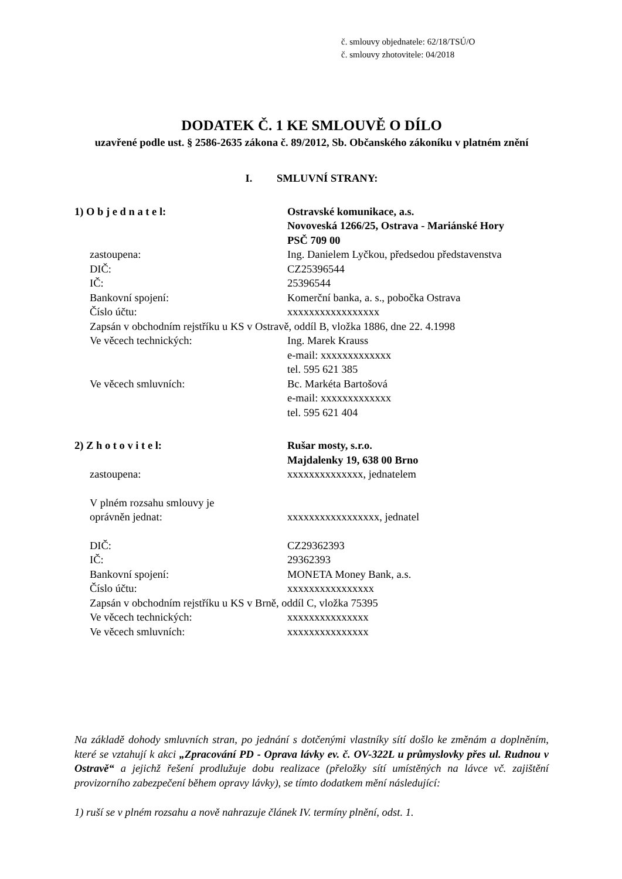č. smlouvy objednatele: 62/18/TSÚ/O
č. smlouvy zhotovitele: 04/2018
DODATEK Č. 1 KE SMLOUVĚ O DÍLO
uzavřené podle ust. § 2586-2635 zákona č. 89/2012, Sb. Občanského zákoníku v platném znění
I. SMLUVNÍ STRANY:
| 1) O b j e d n a t e l: | Ostravské komunikace, a.s. Novoveská 1266/25, Ostrava - Mariánské Hory PSČ 709 00 |
| zastoupena: | Ing. Danielem Lyčkou, předsedou představenstva |
| DIČ: | CZ25396544 |
| IČ: | 25396544 |
| Bankovní spojení: | Komerční banka, a. s., pobočka Ostrava |
| Číslo účtu: | xxxxxxxxxxxxxxxxx |
| Zapsán v obchodním rejstříku u KS v Ostravě, oddíl B, vložka 1886, dne 22. 4.1998 | |
| Ve věcech technických: | Ing. Marek Krauss e-mail: xxxxxxxxxxxxx tel. 595 621 385 |
| Ve věcech smluvních: | Bc. Markéta Bartošová e-mail: xxxxxxxxxxxxx tel. 595 621 404 |
| 2) Z h o t o v i t e l: | Rušar mosty, s.r.o. Majdalenky 19, 638 00 Brno |
| zastoupena: | xxxxxxxxxxxxxx, jednatelem |
| V plném rozsahu smlouvy je oprávněn jednat: | xxxxxxxxxxxxxxxxx, jednatel |
| DIČ: | CZ29362393 |
| IČ: | 29362393 |
| Bankovní spojení: | MONETA Money Bank, a.s. |
| Číslo účtu: | xxxxxxxxxxxxxxxx |
| Zapsán v obchodním rejstříku u KS v Brně, oddíl C, vložka 75395 | |
| Ve věcech technických: | xxxxxxxxxxxxxxx |
| Ve věcech smluvních: | xxxxxxxxxxxxxxx |
Na základě dohody smluvních stran, po jednání s dotčenými vlastníky sítí došlo ke změnám a doplněním, které se vztahují k akci „Zpracování PD - Oprava lávky ev. č. OV-322L u průmyslovky přes ul. Rudnou v Ostravě“ a jejichž řešení prodlužuje dobu realizace (přeložky sítí umístěných na lávce vč. zajištění provizorního zabezpečení během opravy lávky), se tímto dodatkem mění následující:
1) ruší se v plném rozsahu a nově nahrazuje článek IV. termíny plnění, odst. 1.